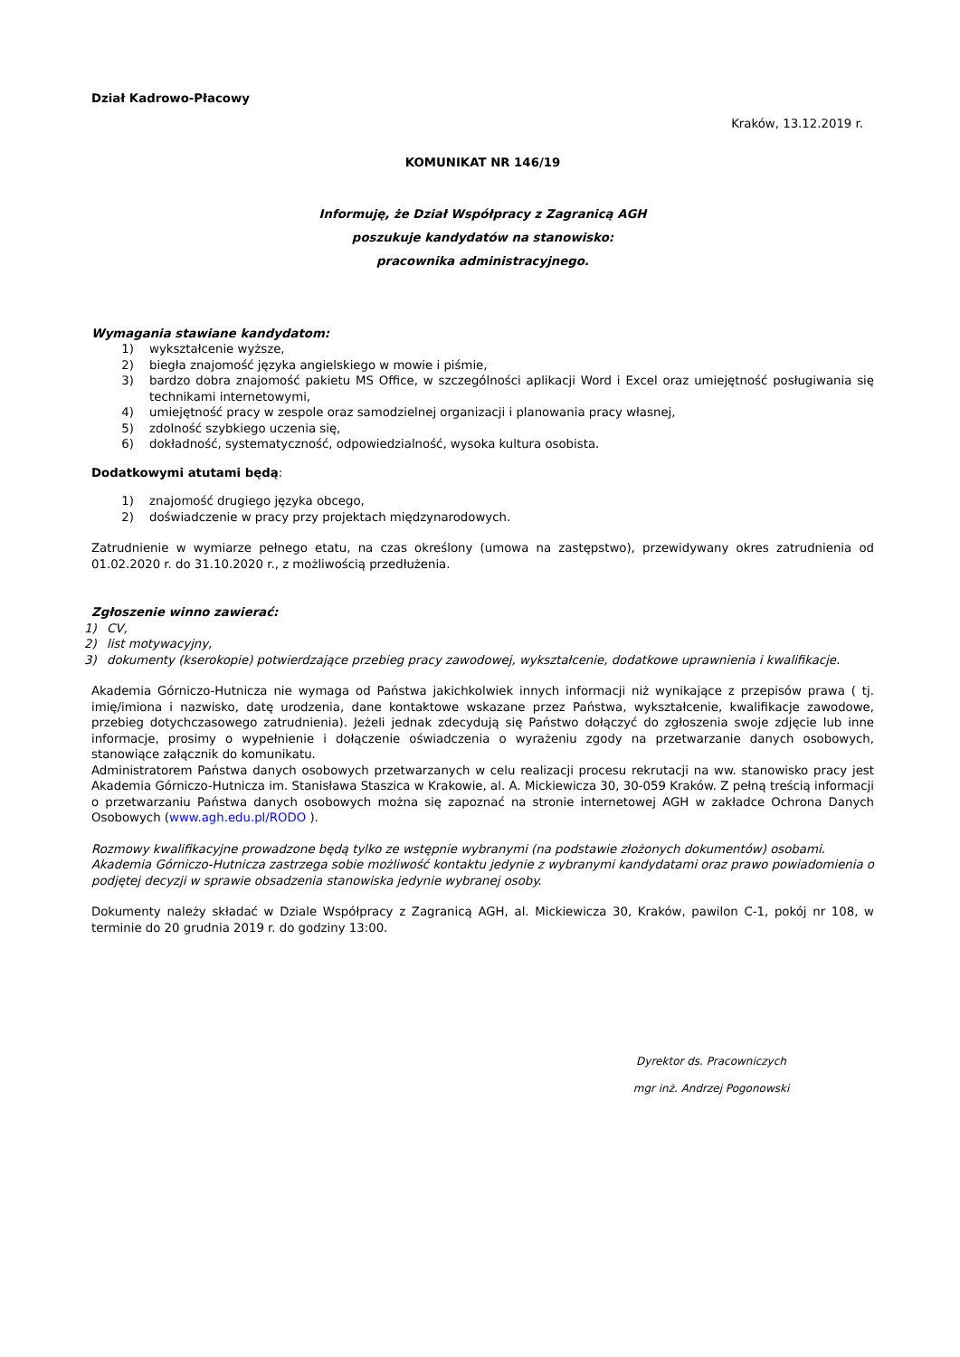Dział Kadrowo-Płacowy
Kraków, 13.12.2019 r.
KOMUNIKAT NR 146/19
Informuję, że Dział Współpracy z Zagranicą AGH
poszukuje kandydatów na stanowisko:
pracownika administracyjnego.
Wymagania stawiane kandydatom:
1) wykształcenie wyższe,
2) biegła znajomość języka angielskiego w mowie i piśmie,
3) bardzo dobra znajomość pakietu MS Office, w szczególności aplikacji Word i Excel oraz umiejętność posługiwania się technikami internetowymi,
4) umiejętność pracy w zespole oraz samodzielnej organizacji i planowania pracy własnej,
5) zdolność szybkiego uczenia się,
6) dokładność, systematyczność, odpowiedzialność, wysoka kultura osobista.
Dodatkowymi atutami będą:
1) znajomość drugiego języka obcego,
2) doświadczenie w pracy przy projektach międzynarodowych.
Zatrudnienie w wymiarze pełnego etatu, na czas określony (umowa na zastępstwo), przewidywany okres zatrudnienia od 01.02.2020 r. do 31.10.2020 r., z możliwością przedłużenia.
Zgłoszenie winno zawierać:
1) CV,
2) list motywacyjny,
3) dokumenty (kserokopie) potwierdzające przebieg pracy zawodowej, wykształcenie, dodatkowe uprawnienia i kwalifikacje.
Akademia Górniczo-Hutnicza nie wymaga od Państwa jakichkolwiek innych informacji niż wynikające z przepisów prawa ( tj. imię/imiona i nazwisko, datę urodzenia, dane kontaktowe wskazane przez Państwa, wykształcenie, kwalifikacje zawodowe, przebieg dotychczasowego zatrudnienia). Jeżeli jednak zdecydują się Państwo dołączyć do zgłoszenia swoje zdjęcie lub inne informacje, prosimy o wypełnienie i dołączenie oświadczenia o wyrażeniu zgody na przetwarzanie danych osobowych, stanowiące załącznik do komunikatu.
Administratorem Państwa danych osobowych przetwarzanych w celu realizacji procesu rekrutacji na ww. stanowisko pracy jest Akademia Górniczo-Hutnicza im. Stanisława Staszica w Krakowie, al. A. Mickiewicza 30, 30-059 Kraków. Z pełną treścią informacji o przetwarzaniu Państwa danych osobowych można się zapoznać na stronie internetowej AGH w zakładce Ochrona Danych Osobowych (www.agh.edu.pl/RODO ).
Rozmowy kwalifikacyjne prowadzone będą tylko ze wstępnie wybranymi (na podstawie złożonych dokumentów) osobami.
Akademia Górniczo-Hutnicza zastrzega sobie możliwość kontaktu jedynie z wybranymi kandydatami oraz prawo powiadomienia o podjętej decyzji w sprawie obsadzenia stanowiska jedynie wybranej osoby.
Dokumenty należy składać w Dziale Współpracy z Zagranicą AGH, al. Mickiewicza 30, Kraków, pawilon C-1, pokój nr 108, w terminie do 20 grudnia 2019 r. do godziny 13:00.
Dyrektor ds. Pracowniczych
mgr inż. Andrzej Pogonowski